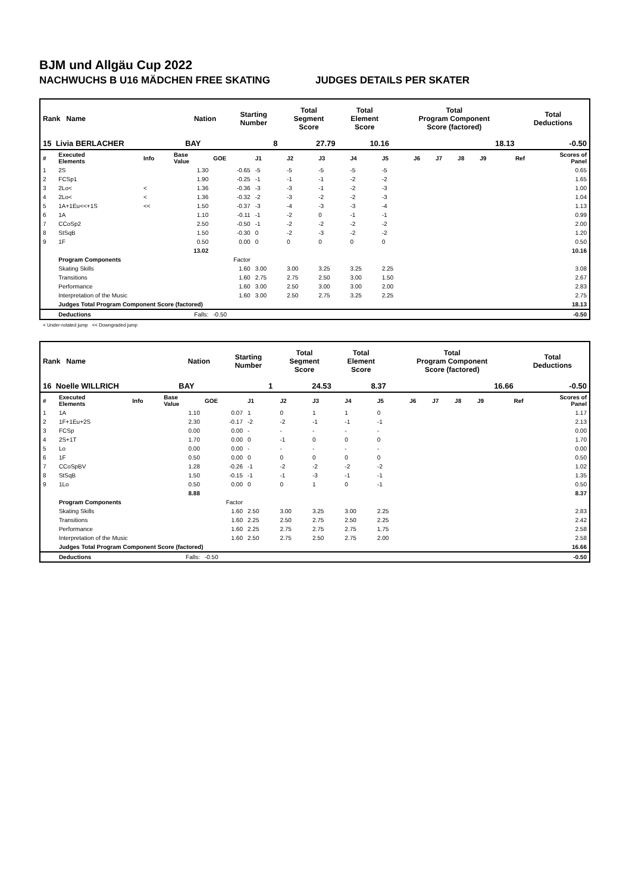BJM und Allgäu Cup 2022
NACHWUCHS B U16 MÄDCHEN FREE SKATING JUDGES DETAILS PER SKATER
| Rank Name | Nation | Starting Number | Total Segment Score | Total Element Score | Total Program Component Score (factored) | Total Deductions |
| --- | --- | --- | --- | --- | --- | --- |
| 15 Livia BERLACHER | BAY | 8 | 27.79 | 10.16 | 18.13 | -0.50 |
| # | Executed Elements | Info | Base Value | GOE | J1 | J2 | J3 | J4 | J5 | J6 | J7 | J8 | J9 | Ref | Scores of Panel |
| 1 | 2S | | 1.30 | -0.65 | -5 | -5 | -5 | -5 | -5 | | | | | | 0.65 |
| 2 | FCSp1 | | 1.90 | -0.25 | -1 | -1 | -1 | -2 | -2 | | | | | | 1.65 |
| 3 | 2Lo< | < | 1.36 | -0.36 | -3 | -3 | -1 | -2 | -3 | | | | | | 1.00 |
| 4 | 2Lo< | < | 1.36 | -0.32 | -2 | -3 | -2 | -2 | -3 | | | | | | 1.04 |
| 5 | 1A+1Eu<<+1S | << | 1.50 | -0.37 | -3 | -4 | -3 | -3 | -4 | | | | | | 1.13 |
| 6 | 1A | | 1.10 | -0.11 | -1 | -2 | 0 | -1 | -1 | | | | | | 0.99 |
| 7 | CCoSp2 | | 2.50 | -0.50 | -1 | -2 | -2 | -2 | -2 | | | | | | 2.00 |
| 8 | StSqB | | 1.50 | -0.30 | 0 | -2 | -3 | -2 | -2 | | | | | | 1.20 |
| 9 | 1F | | 0.50 | 0.00 | 0 | 0 | 0 | 0 | 0 | | | | | | 0.50 |
| | | | 13.02 | | | | | | | | | | | | 10.16 |
| | Program Components | | | Factor | | | | | | | | | | | |
| | Skating Skills | | | 1.60 | 3.00 | 3.00 | 3.25 | 3.25 | 2.25 | | | | | | 3.08 |
| | Transitions | | | 1.60 | 2.75 | 2.75 | 2.50 | 3.00 | 1.50 | | | | | | 2.67 |
| | Performance | | | 1.60 | 3.00 | 2.50 | 3.00 | 3.00 | 2.00 | | | | | | 2.83 |
| | Interpretation of the Music | | | 1.60 | 3.00 | 2.50 | 2.75 | 3.25 | 2.25 | | | | | | 2.75 |
| | Judges Total Program Component Score (factored) | | | | | | | | | | | | | | 18.13 |
| | Deductions | | Falls: | -0.50 | | | | | | | | | | | -0.50 |
< Under-rotated jump << Downgraded jump
| Rank Name | Nation | Starting Number | Total Segment Score | Total Element Score | Total Program Component Score (factored) | Total Deductions |
| --- | --- | --- | --- | --- | --- | --- |
| 16 Noelle WILLRICH | BAY | 1 | 24.53 | 8.37 | 16.66 | -0.50 |
| # | Executed Elements | Info | Base Value | GOE | J1 | J2 | J3 | J4 | J5 | J6 | J7 | J8 | J9 | Ref | Scores of Panel |
| 1 | 1A | | 1.10 | 0.07 | 1 | 0 | 1 | 1 | 0 | | | | | | 1.17 |
| 2 | 1F+1Eu+2S | | 2.30 | -0.17 | -2 | -2 | -1 | -1 | -1 | | | | | | 2.13 |
| 3 | FCSp | | 0.00 | 0.00 | - | - | - | - | - | | | | | | 0.00 |
| 4 | 2S+1T | | 1.70 | 0.00 | 0 | -1 | 0 | 0 | 0 | | | | | | 1.70 |
| 5 | Lo | | 0.00 | 0.00 | - | - | - | - | - | | | | | | 0.00 |
| 6 | 1F | | 0.50 | 0.00 | 0 | 0 | 0 | 0 | 0 | | | | | | 0.50 |
| 7 | CCoSpBV | | 1.28 | -0.26 | -1 | -2 | -2 | -2 | -2 | | | | | | 1.02 |
| 8 | StSqB | | 1.50 | -0.15 | -1 | -1 | -3 | -1 | -1 | | | | | | 1.35 |
| 9 | 1Lo | | 0.50 | 0.00 | 0 | 0 | 1 | 0 | -1 | | | | | | 0.50 |
| | | | 8.88 | | | | | | | | | | | | 8.37 |
| | Program Components | | | Factor | | | | | | | | | | | |
| | Skating Skills | | | 1.60 | 2.50 | 3.00 | 3.25 | 3.00 | 2.25 | | | | | | 2.83 |
| | Transitions | | | 1.60 | 2.25 | 2.50 | 2.75 | 2.50 | 2.25 | | | | | | 2.42 |
| | Performance | | | 1.60 | 2.25 | 2.75 | 2.75 | 2.75 | 1.75 | | | | | | 2.58 |
| | Interpretation of the Music | | | 1.60 | 2.50 | 2.75 | 2.50 | 2.75 | 2.00 | | | | | | 2.58 |
| | Judges Total Program Component Score (factored) | | | | | | | | | | | | | | 16.66 |
| | Deductions | | Falls: | -0.50 | | | | | | | | | | | -0.50 |